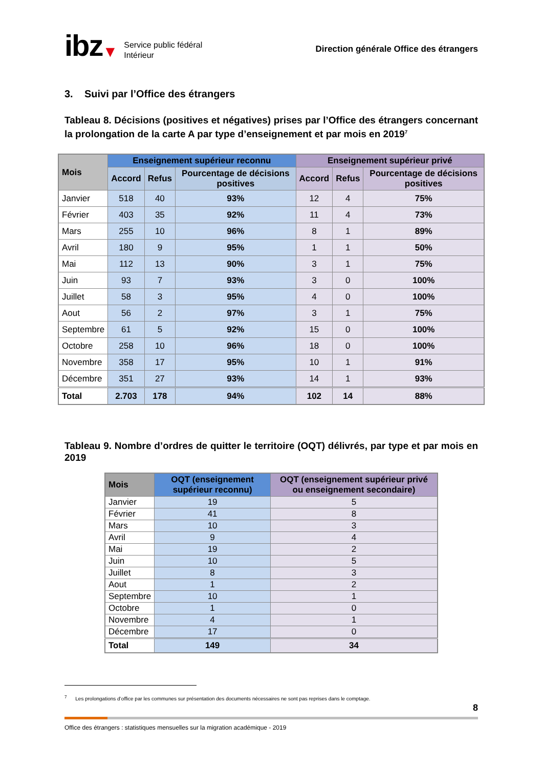ibz ▼ Service public fédéral
Intérieur
Direction générale Office des étrangers
3. Suivi par l’Office des étrangers
Tableau 8. Décisions (positives et négatives) prises par l’Office des étrangers concernant la prolongation de la carte A par type d’enseignement et par mois en 2019<sup>7</sup>
| Mois | Enseignement supérieur reconnu | | | Enseignement supérieur privé | | |
| --- | --- | --- | --- | --- | --- | --- |
| | Accord | Refus | Pourcentage de décisions positives | Accord | Refus | Pourcentage de décisions positives |
| Janvier | 518 | 40 | 93% | 12 | 4 | 75% |
| Février | 403 | 35 | 92% | 11 | 4 | 73% |
| Mars | 255 | 10 | 96% | 8 | 1 | 89% |
| Avril | 180 | 9 | 95% | 1 | 1 | 50% |
| Mai | 112 | 13 | 90% | 3 | 1 | 75% |
| Juin | 93 | 7 | 93% | 3 | 0 | 100% |
| Juillet | 58 | 3 | 95% | 4 | 0 | 100% |
| Aout | 56 | 2 | 97% | 3 | 1 | 75% |
| Septembre | 61 | 5 | 92% | 15 | 0 | 100% |
| Octobre | 258 | 10 | 96% | 18 | 0 | 100% |
| Novembre | 358 | 17 | 95% | 10 | 1 | 91% |
| Décembre | 351 | 27 | 93% | 14 | 1 | 93% |
| Total | 2.703 | 178 | 94% | 102 | 14 | 88% |
Tableau 9. Nombre d’ordres de quitter le territoire (OQT) délivrés, par type et par mois en 2019
| Mois | OQT (enseignement supérieur reconnu) | OQT (enseignement supérieur privé ou enseignement secondaire) |
| --- | --- | --- |
| Janvier | 19 | 5 |
| Février | 41 | 8 |
| Mars | 10 | 3 |
| Avril | 9 | 4 |
| Mai | 19 | 2 |
| Juin | 10 | 5 |
| Juillet | 8 | 3 |
| Aout | 1 | 2 |
| Septembre | 10 | 1 |
| Octobre | 1 | 0 |
| Novembre | 4 | 1 |
| Décembre | 17 | 0 |
| Total | 149 | 34 |
<sup>7</sup> Les prolongations d’office par les communes sur présentation des documents nécessaires ne sont pas reprises dans le comptage.
8
Office des étrangers : statistiques mensuelles sur la migration académique - 2019